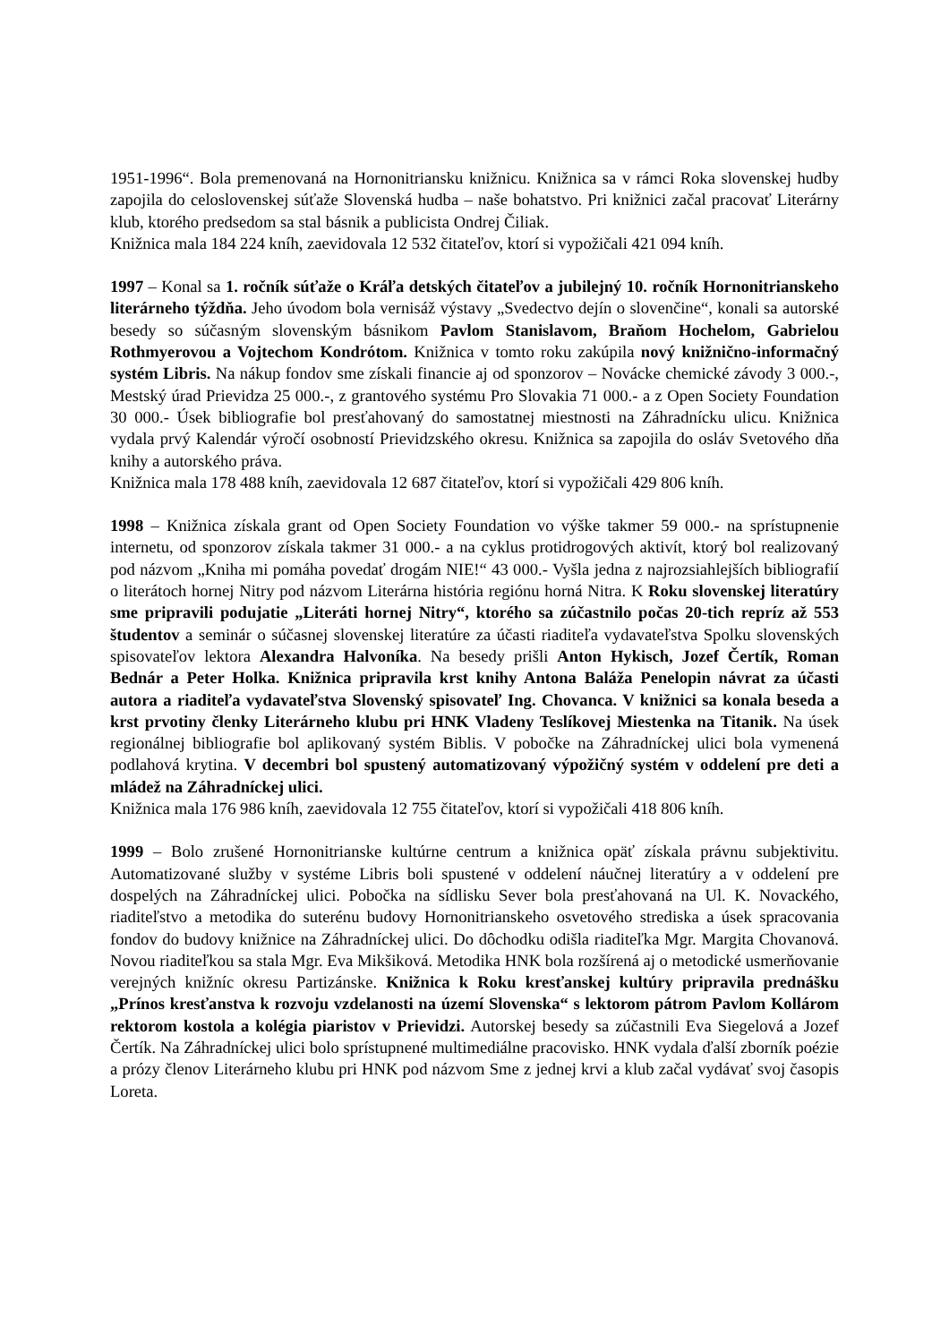1951-1996“. Bola premenovaná na Hornonitriansku knižnicu. Knižnica sa v rámci Roka slovenskej hudby zapojila do celoslovenskej súťaže Slovenská hudba – naše bohatstvo. Pri knižnici začal pracovať Literárny klub, ktorého predsedom sa stal básnik a publicista Ondrej Čiliak.
Knižnica mala 184 224 kníh, zaevidovala 12 532 čitateľov, ktorí si vypožičali 421 094 kníh.
1997 – Konal sa 1. ročník súťaže o Kráľa detských čitateľov a jubilejný 10. ročník Hornonitrianskeho literárneho týždňa. Jeho úvodom bola vernisáž výstavy „Svedectvo dejín o slovenčine“, konali sa autorské besedy so súčasným slovenským básnikom Pavlom Stanislavom, Braňom Hochelom, Gabrielou Rothmyerovou a Vojtechom Kondrótom. Knižnica v tomto roku zakúpila nový knižnično-informačný systém Libris. Na nákup fondov sme získali financie aj od sponzorov – Novácke chemické závody 3 000.-, Mestský úrad Prievidza 25 000.-, z grantového systému Pro Slovakia 71 000.- a z Open Society Foundation 30 000.- Úsek bibliografie bol presťahovaný do samostatnej miestnosti na Záhradnícku ulicu. Knižnica vydala prvý Kalendár výročí osobností Prievidzského okresu. Knižnica sa zapojila do osláv Svetového dňa knihy a autorského práva.
Knižnica mala 178 488 kníh, zaevidovala 12 687 čitateľov, ktorí si vypožičali 429 806 kníh.
1998 – Knižnica získala grant od Open Society Foundation vo výške takmer 59 000.- na sprístupnenie internetu, od sponzorov získala takmer 31 000.- a na cyklus protidrogových aktivít, ktorý bol realizovaný pod názvom „Kniha mi pomáha povedať drogám NIE!“ 43 000.- Vyšla jedna z najrozsiahlejších bibliografií o literátoch hornej Nitry pod názvom Literárna história regiónu horná Nitra. K Roku slovenskej literatúry sme pripravili podujatie „Literáti hornej Nitry“, ktorého sa zúčastnilo počas 20-tich repríz až 553 študentov a seminár o súčasnej slovenskej literatúre za účasti riaditeľa vydavateľstva Spolku slovenských spisovateľov lektora Alexandra Halvoníka. Na besedy prišli Anton Hykisch, Jozef Čertík, Roman Bednár a Peter Holka. Knižnica pripravila krst knihy Antona Baláža Penelopin návrat za účasti autora a riaditeľa vydavateľstva Slovenský spisovateľ Ing. Chovanca. V knižnici sa konala beseda a krst prvotiny členky Literárneho klubu pri HNK Vladeny Teslíkovej Miestenka na Titanik. Na úsek regionálnej bibliografie bol aplikovaný systém Biblis. V pobočke na Záhradníckej ulici bola vymenená podlahová krytina. V decembri bol spustený automatizovaný výpožičný systém v oddelení pre deti a mládež na Záhradníckej ulici.
Knižnica mala 176 986 kníh, zaevidovala 12 755 čitateľov, ktorí si vypožičali 418 806 kníh.
1999 – Bolo zrušené Hornonitrianske kultúrne centrum a knižnica opäť získala právnu subjektivitu. Automatizované služby v systéme Libris boli spustené v oddelení náučnej literatúry a v oddelení pre dospelých na Záhradníckej ulici. Pobočka na sídlisku Sever bola presťahovaná na Ul. K. Novackého, riaditeľstvo a metodika do suterénu budovy Hornonitrianskeho osvetového strediska a úsek spracovania fondov do budovy knižnice na Záhradníckej ulici. Do dôchodku odišla riaditeľka Mgr. Margita Chovanová. Novou riaditeľkou sa stala Mgr. Eva Mikšiková. Metodika HNK bola rozšírená aj o metodické usmerňovanie verejných knižníc okresu Partizánske. Knižnica k Roku kresťanskej kultúry pripravila prednášku „Prínos kresťanstva k rozvoju vzdelanosti na území Slovenska“ s lektorom pátrom Pavlom Kollárom rektorom kostola a kolégia piaristov v Prievidzi. Autorskej besedy sa zúčastnili Eva Siegelová a Jozef Čertík. Na Záhradníckej ulici bolo sprístupnené multimediálne pracovisko. HNK vydala ďalší zborník poézie a prózy členov Literárneho klubu pri HNK pod názvom Sme z jednej krvi a klub začal vydávať svoj časopis Loreta.